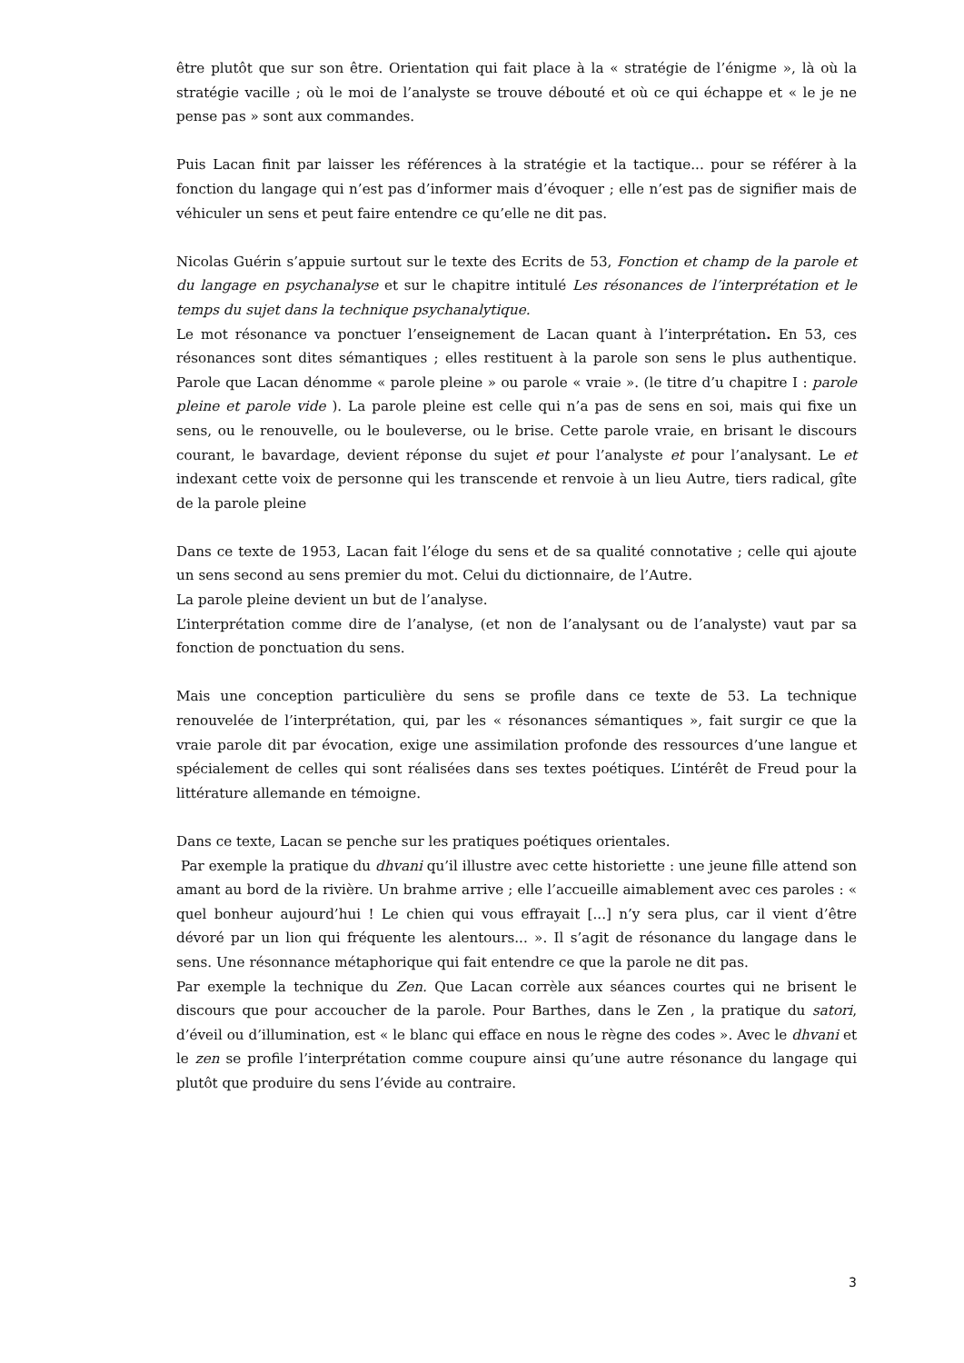être plutôt que sur son être. Orientation qui fait place à la « stratégie de l’énigme », là où la stratégie vacille ; où le moi de l’analyste se trouve débouté et où ce qui échappe et « le je ne pense pas » sont aux commandes.
Puis Lacan finit par laisser les références à la stratégie et la tactique... pour se référer à la fonction du langage qui n’est pas d’informer mais d’évoquer ; elle n’est pas de signifier mais de véhiculer un sens et peut faire entendre ce qu’elle ne dit pas.
Nicolas Guérin s’appuie surtout sur le texte des Ecrits de 53, Fonction et champ de la parole et du langage en psychanalyse et sur le chapitre intitulé Les résonances de l’interprétation et le temps du sujet dans la technique psychanalytique.
Le mot résonance va ponctuer l’enseignement de Lacan quant à l’interprétation. En 53, ces résonances sont dites sémantiques ; elles restituent à la parole son sens le plus authentique. Parole que Lacan dénomme « parole pleine » ou parole « vraie ». (le titre d’u chapitre I : parole pleine et parole vide ). La parole pleine est celle qui n’a pas de sens en soi, mais qui fixe un sens, ou le renouvelle, ou le bouleverse, ou le brise. Cette parole vraie, en brisant le discours courant, le bavardage, devient réponse du sujet et pour l’analyste et pour l’analysant. Le et indexant cette voix de personne qui les transcende et renvoie à un lieu Autre, tiers radical, gîte de la parole pleine
Dans ce texte de 1953, Lacan fait l’éloge du sens et de sa qualité connotative ; celle qui ajoute un sens second au sens premier du mot. Celui du dictionnaire, de l’Autre.
La parole pleine devient un but de l’analyse.
L’interprétation comme dire de l’analyse, (et non de l’analysant ou de l’analyste) vaut par sa fonction de ponctuation du sens.
Mais une conception particulière du sens se profile dans ce texte de 53. La technique renouvelée de l’interprétation, qui, par les « résonances sémantiques », fait surgir ce que la vraie parole dit par évocation, exige une assimilation profonde des ressources d’une langue et spécialement de celles qui sont réalisées dans ses textes poétiques. L’intérêt de Freud pour la littérature allemande en témoigne.
Dans ce texte, Lacan se penche sur les pratiques poétiques orientales.
Par exemple la pratique du dhvani qu’il illustre avec cette historiette : une jeune fille attend son amant au bord de la rivière. Un brahme arrive ; elle l’accueille aimablement avec ces paroles : « quel bonheur aujourd’hui ! Le chien qui vous effrayait [...] n’y sera plus, car il vient d’être dévoré par un lion qui fréquente les alentours... ». Il s’agit de résonance du langage dans le sens. Une résonnance métaphorique qui fait entendre ce que la parole ne dit pas.
Par exemple la technique du Zen. Que Lacan corrèle aux séances courtes qui ne brisent le discours que pour accoucher de la parole. Pour Barthes, dans le Zen , la pratique du satori, d’éveil ou d’illumination, est « le blanc qui efface en nous le règne des codes ». Avec le dhvani et le zen se profile l’interprétation comme coupure ainsi qu’une autre résonance du langage qui plutôt que produire du sens l’évide au contraire.
3